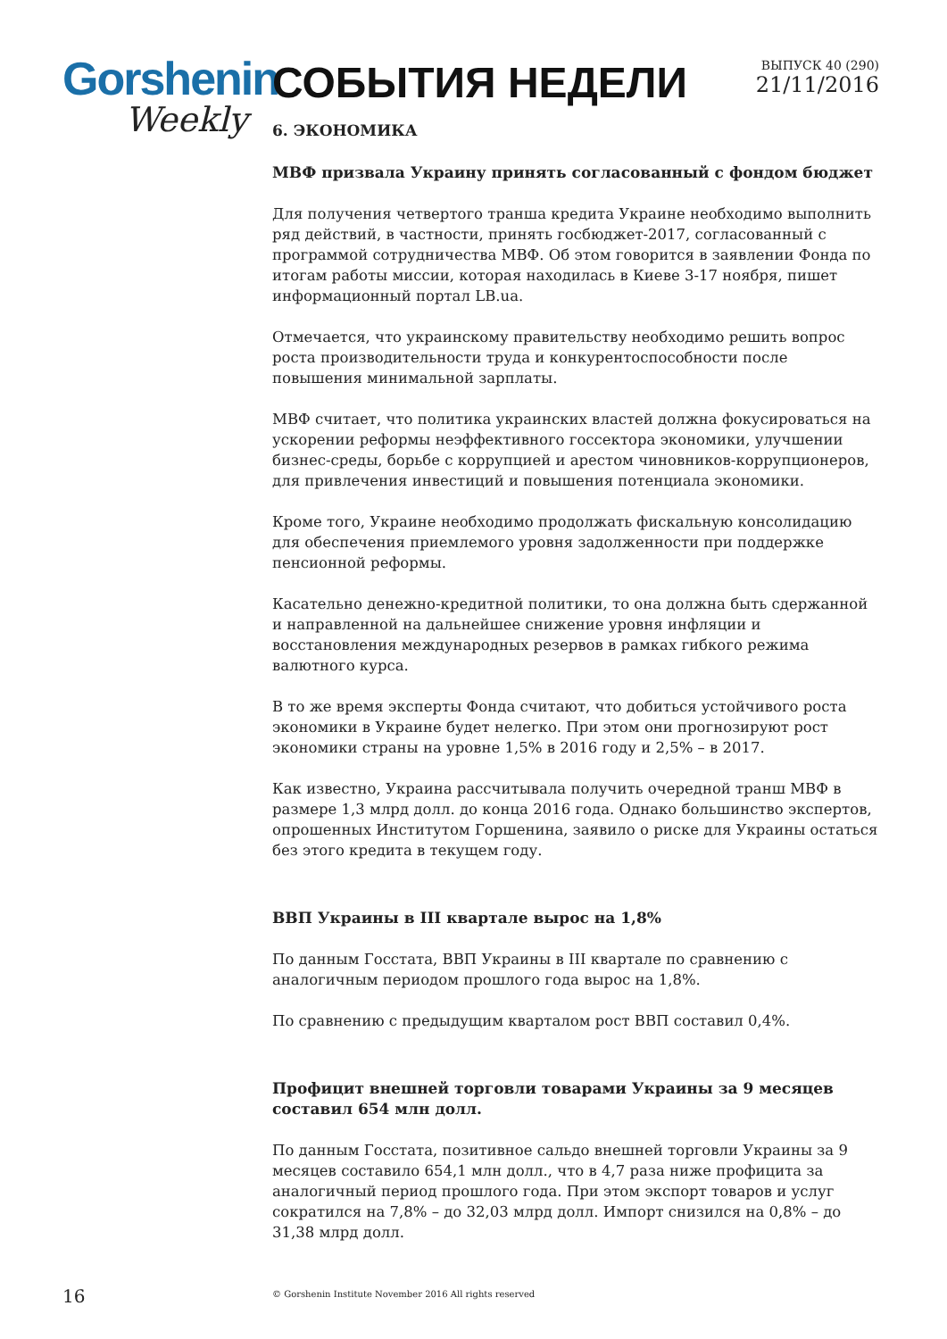Gorshenin
Weekly
СОБЫТИЯ НЕДЕЛИ
ВЫПУСК 40 (290)
21/11/2016
6. ЭКОНОМИКА
МВФ призвала Украину принять согласованный с фондом бюджет
Для получения четвертого транша кредита Украине необходимо выполнить ряд действий, в частности, принять госбюджет-2017, согласованный с программой сотрудничества МВФ. Об этом говорится в заявлении Фонда по итогам работы миссии, которая находилась в Киеве 3-17 ноября, пишет информационный портал LB.ua.
Отмечается, что украинскому правительству необходимо решить вопрос роста производительности труда и конкурентоспособности после повышения минимальной зарплаты.
МВФ считает, что политика украинских властей должна фокусироваться на ускорении реформы неэффективного госсектора экономики, улучшении бизнес-среды, борьбе с коррупцией и арестом чиновников-коррупционеров, для привлечения инвестиций и повышения потенциала экономики.
Кроме того, Украине необходимо продолжать фискальную консолидацию для обеспечения приемлемого уровня задолженности при поддержке пенсионной реформы.
Касательно денежно-кредитной политики, то она должна быть сдержанной и направленной на дальнейшее снижение уровня инфляции и восстановления международных резервов в рамках гибкого режима валютного курса.
В то же время эксперты Фонда считают, что добиться устойчивого роста экономики в Украине будет нелегко. При этом они прогнозируют рост экономики страны на уровне 1,5% в 2016 году и 2,5% – в 2017.
Как известно, Украина рассчитывала получить очередной транш МВФ в размере 1,3 млрд долл. до конца 2016 года. Однако большинство экспертов, опрошенных Институтом Горшенина, заявило о риске для Украины остаться без этого кредита в текущем году.
ВВП Украины в III квартале вырос на 1,8%
По данным Госстата, ВВП Украины в III квартале по сравнению с аналогичным периодом прошлого года вырос на 1,8%.
По сравнению с предыдущим кварталом рост ВВП составил 0,4%.
Профицит внешней торговли товарами Украины за 9 месяцев составил 654 млн долл.
По данным Госстата, позитивное сальдо внешней торговли Украины за 9 месяцев составило 654,1 млн долл., что в 4,7 раза ниже профицита за аналогичный период прошлого года. При этом экспорт товаров и услуг сократился на 7,8% – до 32,03 млрд долл. Импорт снизился на 0,8% – до 31,38 млрд долл.
16 © Gorshenin Institute November 2016 All rights reserved